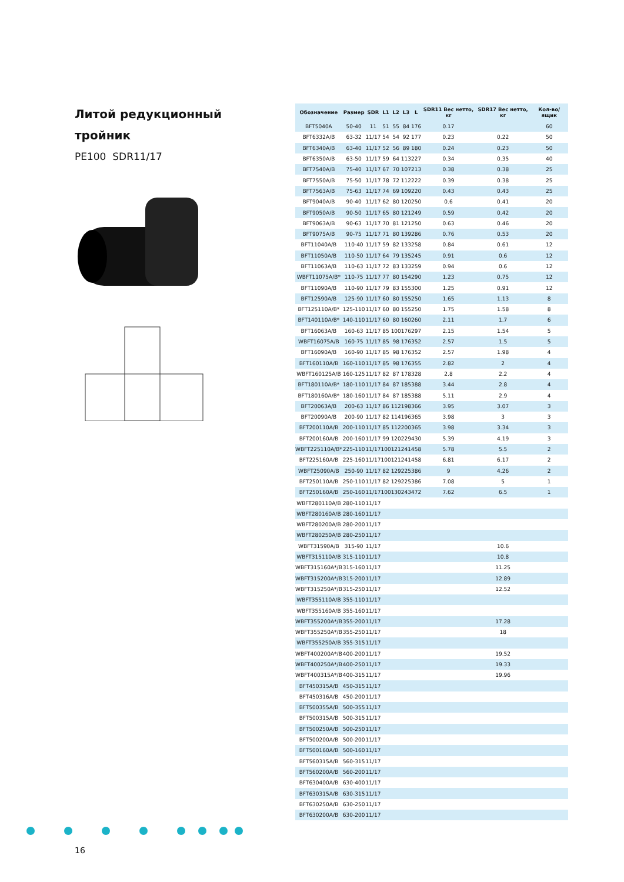Литой редукционный
тройник
PE100 SDR11/17
| Обозначение | Размер | SDR | L1 | L2 | L3 | L | SDR11 Вес нетто, кг | SDR17 Вес нетто, кг | Кол-во/ ящик |
| --- | --- | --- | --- | --- | --- | --- | --- | --- | --- |
| BFT5040A | 50-40 | 11 | 51 | 55 | 84 | 176 | 0.17 | | 60 |
| BFT6332A/B | 63-32 | 11/17 | 54 | 54 | 92 | 177 | 0.23 | 0.22 | 50 |
| BFT6340A/B | 63-40 | 11/17 | 52 | 56 | 89 | 180 | 0.24 | 0.23 | 50 |
| BFT6350A/B | 63-50 | 11/17 | 59 | 64 | 113 | 227 | 0.34 | 0.35 | 40 |
| BFT7540A/B | 75-40 | 11/17 | 67 | 70 | 107 | 213 | 0.38 | 0.38 | 25 |
| BFT7550A/B | 75-50 | 11/17 | 78 | 72 | 112 | 222 | 0.39 | 0.38 | 25 |
| BFT7563A/B | 75-63 | 11/17 | 74 | 69 | 109 | 220 | 0.43 | 0.43 | 25 |
| BFT9040A/B | 90-40 | 11/17 | 62 | 80 | 120 | 250 | 0.6 | 0.41 | 20 |
| BFT9050A/B | 90-50 | 11/17 | 65 | 80 | 121 | 249 | 0.59 | 0.42 | 20 |
| BFT9063A/B | 90-63 | 11/17 | 70 | 81 | 121 | 250 | 0.63 | 0.46 | 20 |
| BFT9075A/B | 90-75 | 11/17 | 71 | 80 | 139 | 286 | 0.76 | 0.53 | 20 |
| BFT11040A/B | 110-40 | 11/17 | 59 | 82 | 133 | 258 | 0.84 | 0.61 | 12 |
| BFT11050A/B | 110-50 | 11/17 | 64 | 79 | 135 | 245 | 0.91 | 0.6 | 12 |
| BFT11063A/B | 110-63 | 11/17 | 72 | 83 | 133 | 259 | 0.94 | 0.6 | 12 |
| WBFT11075A/B* | 110-75 | 11/17 | 77 | 80 | 154 | 290 | 1.23 | 0.75 | 12 |
| BFT11090A/B | 110-90 | 11/17 | 79 | 83 | 155 | 300 | 1.25 | 0.91 | 12 |
| BFT12590A/B | 125-90 | 11/17 | 60 | 80 | 155 | 250 | 1.65 | 1.13 | 8 |
| BFT125110A/B* | 125-110 | 11/17 | 60 | 80 | 155 | 250 | 1.75 | 1.58 | 8 |
| BFT140110A/B* | 140-110 | 11/17 | 60 | 80 | 160 | 260 | 2.11 | 1.7 | 6 |
| BFT16063A/B | 160-63 | 11/17 | 85 | 100 | 176 | 297 | 2.15 | 1.54 | 5 |
| WBFT16075A/B | 160-75 | 11/17 | 85 | 98 | 176 | 352 | 2.57 | 1.5 | 5 |
| BFT16090A/B | 160-90 | 11/17 | 85 | 98 | 176 | 352 | 2.57 | 1.98 | 4 |
| BFT160110A/B | 160-110 | 11/17 | 85 | 98 | 176 | 355 | 2.82 | 2 | 4 |
| WBFT160125A/B | 160-125 | 11/17 | 82 | 87 | 178 | 328 | 2.8 | 2.2 | 4 |
| BFT180110A/B* | 180-110 | 11/17 | 84 | 87 | 185 | 388 | 3.44 | 2.8 | 4 |
| BFT180160A/B* | 180-160 | 11/17 | 84 | 87 | 185 | 388 | 5.11 | 2.9 | 4 |
| BFT20063A/B | 200-63 | 11/17 | 86 | 112 | 198 | 366 | 3.95 | 3.07 | 3 |
| BFT20090A/B | 200-90 | 11/17 | 82 | 114 | 196 | 365 | 3.98 | 3 | 3 |
| BFT200110A/B | 200-110 | 11/17 | 85 | 112 | 200 | 365 | 3.98 | 3.34 | 3 |
| BFT200160A/B | 200-160 | 11/17 | 99 | 120 | 229 | 430 | 5.39 | 4.19 | 3 |
| WBFT225110A/B* | 225-110 | 11/17 | 100 | 121 | 241 | 458 | 5.78 | 5.5 | 2 |
| BFT225160A/B | 225-160 | 11/17 | 100 | 121 | 241 | 458 | 6.81 | 6.17 | 2 |
| WBFT25090A/B | 250-90 | 11/17 | 82 | 129 | 225 | 386 | 9 | 4.26 | 2 |
| BFT250110A/B | 250-110 | 11/17 | 82 | 129 | 225 | 386 | 7.08 | 5 | 1 |
| BFT250160A/B | 250-160 | 11/17 | 100 | 130 | 243 | 472 | 7.62 | 6.5 | 1 |
| WBFT280110A/B | 280-110 | 11/17 | | | | | | | |
| WBFT280160A/B | 280-160 | 11/17 | | | | | | | |
| WBFT280200A/B | 280-200 | 11/17 | | | | | | | |
| WBFT280250A/B | 280-250 | 11/17 | | | | | | | |
| WBFT31590A/B | 315-90 | 11/17 | | | | | | 10.6 | |
| WBFT315110A/B | 315-110 | 11/17 | | | | | | 10.8 | |
| WBFT315160A*/B | 315-160 | 11/17 | | | | | | 11.25 | |
| WBFT315200A*/B | 315-200 | 11/17 | | | | | | 12.89 | |
| WBFT315250A*/B | 315-250 | 11/17 | | | | | | 12.52 | |
| WBFT355110A/B | 355-110 | 11/17 | | | | | | | |
| WBFT355160A/B | 355-160 | 11/17 | | | | | | | |
| WBFT355200A*/B | 355-200 | 11/17 | | | | | | 17.28 | |
| WBFT355250A*/B | 355-250 | 11/17 | | | | | | 18 | |
| WBFT355250A/B | 355-315 | 11/17 | | | | | | | |
| WBFT400200A*/B | 400-200 | 11/17 | | | | | | 19.52 | |
| WBFT400250A*/B | 400-250 | 11/17 | | | | | | 19.33 | |
| WBFT400315A*/B | 400-315 | 11/17 | | | | | | 19.96 | |
| BFT450315A/B | 450-315 | 11/17 | | | | | | | |
| BFT450316A/B | 450-200 | 11/17 | | | | | | | |
| BFT500355A/B | 500-355 | 11/17 | | | | | | | |
| BFT500315A/B | 500-315 | 11/17 | | | | | | | |
| BFT500250A/B | 500-250 | 11/17 | | | | | | | |
| BFT500200A/B | 500-200 | 11/17 | | | | | | | |
| BFT500160A/B | 500-160 | 11/17 | | | | | | | |
| BFT560315A/B | 560-315 | 11/17 | | | | | | | |
| BFT560200A/B | 560-200 | 11/17 | | | | | | | |
| BFT630400A/B | 630-400 | 11/17 | | | | | | | |
| BFT630315A/B | 630-315 | 11/17 | | | | | | | |
| BFT630250A/B | 630-250 | 11/17 | | | | | | | |
| BFT630200A/B | 630-200 | 11/17 | | | | | | | |
16